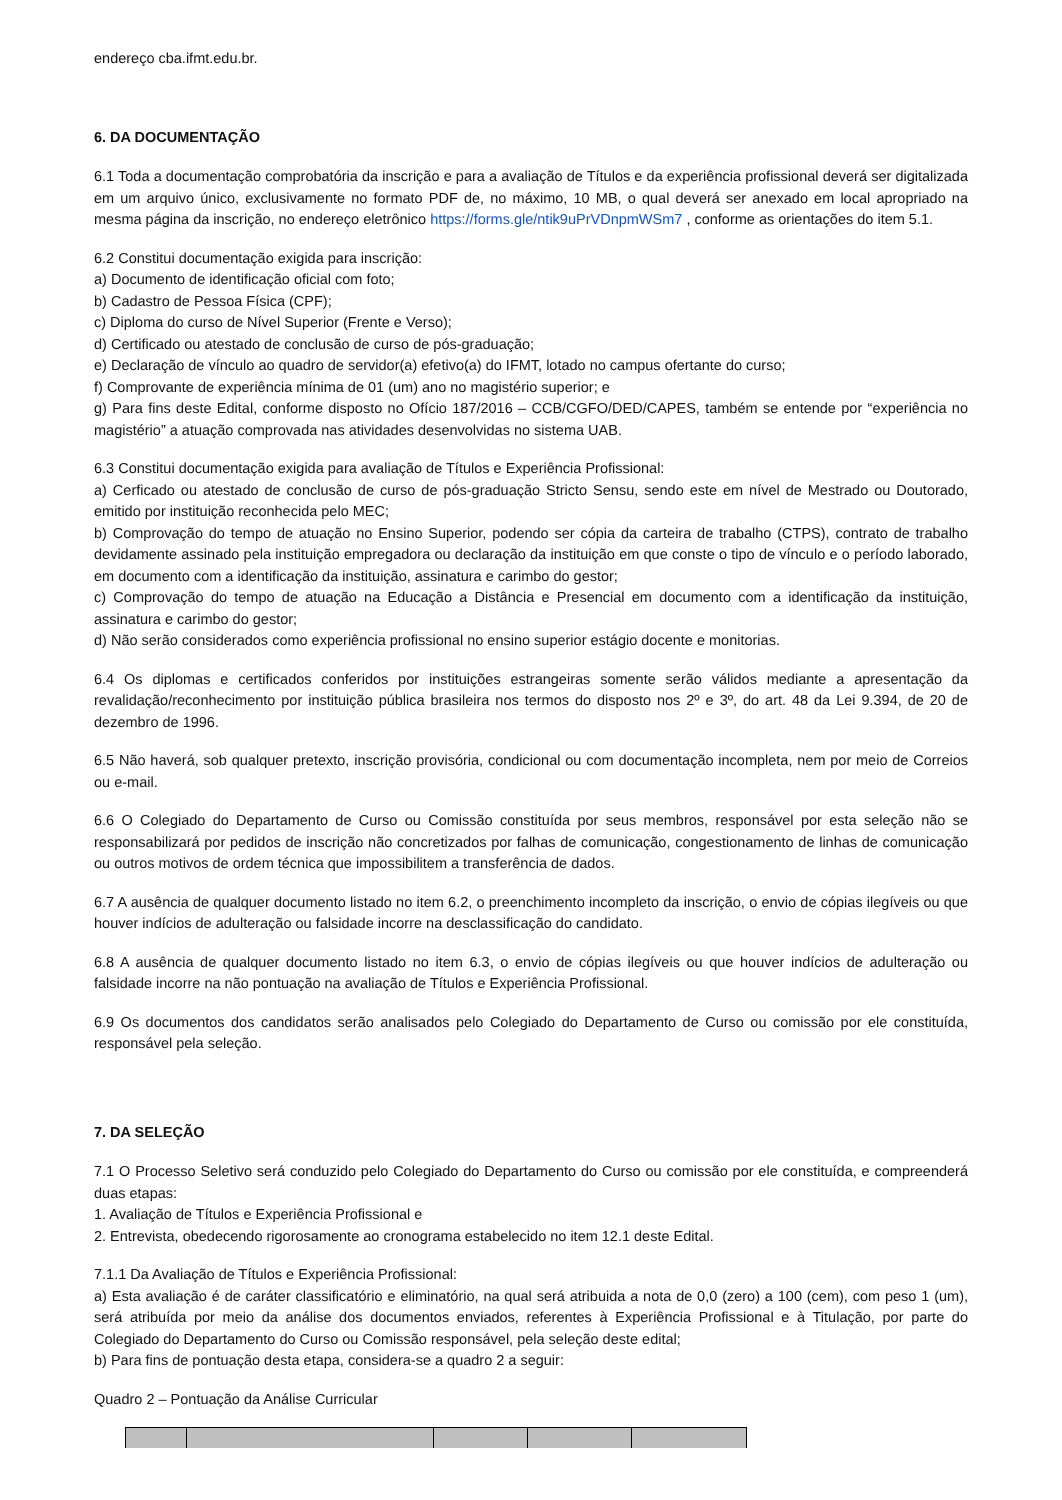endereço cba.ifmt.edu.br.
6. DA DOCUMENTAÇÃO
6.1 Toda a documentação comprobatória da inscrição e para a avaliação de Títulos e da experiência profissional deverá ser digitalizada em um arquivo único, exclusivamente no formato PDF de, no máximo, 10 MB, o qual deverá ser anexado em local apropriado na mesma página da inscrição, no endereço eletrônico https://forms.gle/ntik9uPrVDnpmWSm7 , conforme as orientações do item 5.1.
6.2 Constitui documentação exigida para inscrição:
a) Documento de identificação oficial com foto;
b) Cadastro de Pessoa Física (CPF);
c) Diploma do curso de Nível Superior (Frente e Verso);
d) Certificado ou atestado de conclusão de curso de pós-graduação;
e) Declaração de vínculo ao quadro de servidor(a) efetivo(a) do IFMT, lotado no campus ofertante do curso;
f) Comprovante de experiência mínima de 01 (um) ano no magistério superior; e
g) Para fins deste Edital, conforme disposto no Ofício 187/2016 – CCB/CGFO/DED/CAPES, também se entende por “experiência no magistério” a atuação comprovada nas atividades desenvolvidas no sistema UAB.
6.3 Constitui documentação exigida para avaliação de Títulos e Experiência Profissional:
a) Cerficado ou atestado de conclusão de curso de pós-graduação Stricto Sensu, sendo este em nível de Mestrado ou Doutorado, emitido por instituição reconhecida pelo MEC;
b) Comprovação do tempo de atuação no Ensino Superior, podendo ser cópia da carteira de trabalho (CTPS), contrato de trabalho devidamente assinado pela instituição empregadora ou declaração da instituição em que conste o tipo de vínculo e o período laborado, em documento com a identificação da instituição, assinatura e carimbo do gestor;
c) Comprovação do tempo de atuação na Educação a Distância e Presencial em documento com a identificação da instituição, assinatura e carimbo do gestor;
d) Não serão considerados como experiência profissional no ensino superior estágio docente e monitorias.
6.4 Os diplomas e certificados conferidos por instituições estrangeiras somente serão válidos mediante a apresentação da revalidação/reconhecimento por instituição pública brasileira nos termos do disposto nos 2º e 3º, do art. 48 da Lei 9.394, de 20 de dezembro de 1996.
6.5 Não haverá, sob qualquer pretexto, inscrição provisória, condicional ou com documentação incompleta, nem por meio de Correios ou e-mail.
6.6 O Colegiado do Departamento de Curso ou Comissão constituída por seus membros, responsável por esta seleção não se responsabilizará por pedidos de inscrição não concretizados por falhas de comunicação, congestionamento de linhas de comunicação ou outros motivos de ordem técnica que impossibilitem a transferência de dados.
6.7 A ausência de qualquer documento listado no item 6.2, o preenchimento incompleto da inscrição, o envio de cópias ilegíveis ou que houver indícios de adulteração ou falsidade incorre na desclassificação do candidato.
6.8 A ausência de qualquer documento listado no item 6.3, o envio de cópias ilegíveis ou que houver indícios de adulteração ou falsidade incorre na não pontuação na avaliação de Títulos e Experiência Profissional.
6.9 Os documentos dos candidatos serão analisados pelo Colegiado do Departamento de Curso ou comissão por ele constituída, responsável pela seleção.
7. DA SELEÇÃO
7.1 O Processo Seletivo será conduzido pelo Colegiado do Departamento do Curso ou comissão por ele constituída, e compreenderá duas etapas:
1. Avaliação de Títulos e Experiência Profissional e
2. Entrevista, obedecendo rigorosamente ao cronograma estabelecido no item 12.1 deste Edital.
7.1.1 Da Avaliação de Títulos e Experiência Profissional:
a) Esta avaliação é de caráter classificatório e eliminatório, na qual será atribuida a nota de 0,0 (zero) a 100 (cem), com peso 1 (um), será atribuída por meio da análise dos documentos enviados, referentes à Experiência Profissional e à Titulação, por parte do Colegiado do Departamento do Curso ou Comissão responsável, pela seleção deste edital;
b) Para fins de pontuação desta etapa, considera-se a quadro 2 a seguir:
Quadro 2 – Pontuação da Análise Curricular